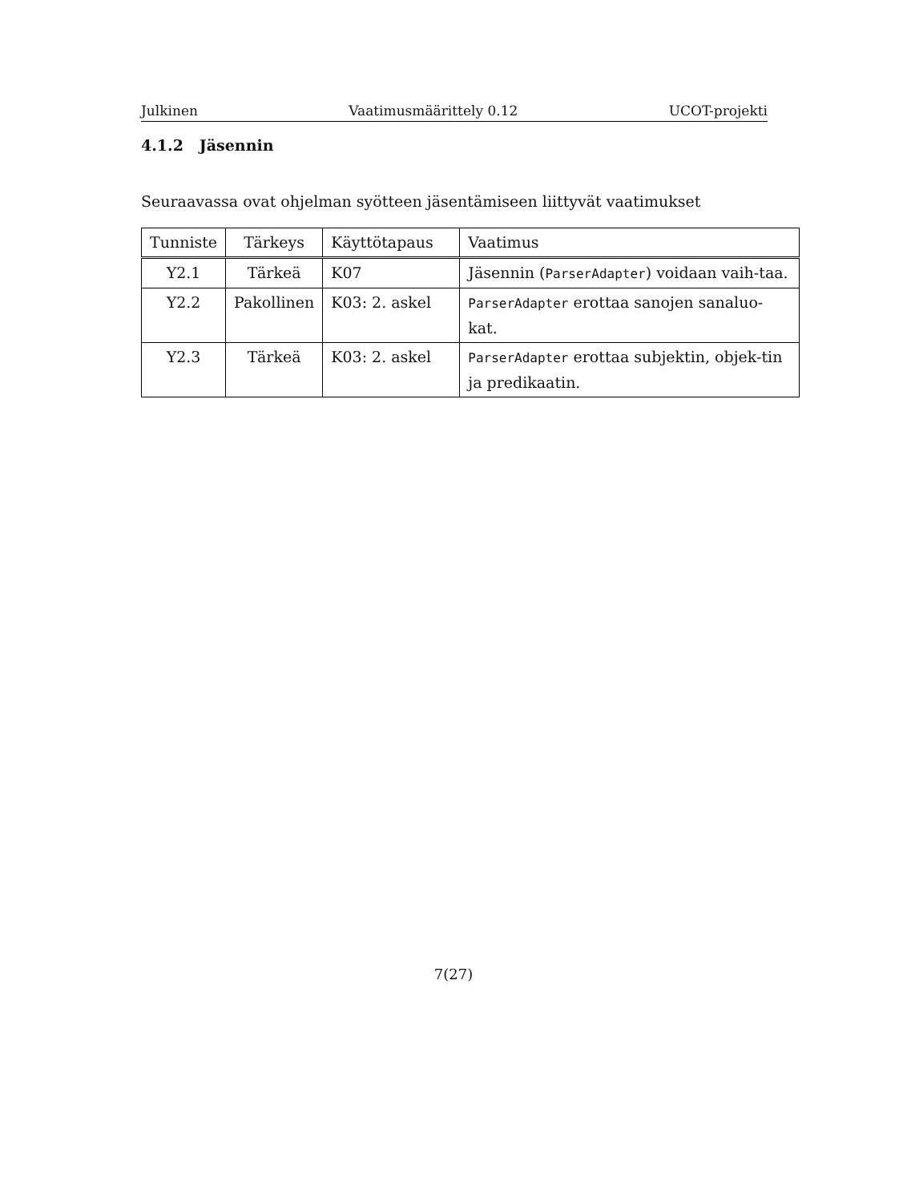Julkinen Vaatimusmäärittely 0.12 UCOT-projekti
4.1.2 Jäsennin
Seuraavassa ovat ohjelman syötteen jäsentämiseen liittyvät vaatimukset
| Tunniste | Tärkeys | Käyttötapaus | Vaatimus |
| --- | --- | --- | --- |
| Y2.1 | Tärkeä | K07 | Jäsennin ( ParserAdapter ) voidaan vaih-taa. |
| Y2.2 | Pakollinen | K03: 2. askel | ParserAdapter erottaa sanojen sanaluo-kat. |
| Y2.3 | Tärkeä | K03: 2. askel | ParserAdapter erottaa subjektin, objek-tin ja predikaatin. |
7(27)